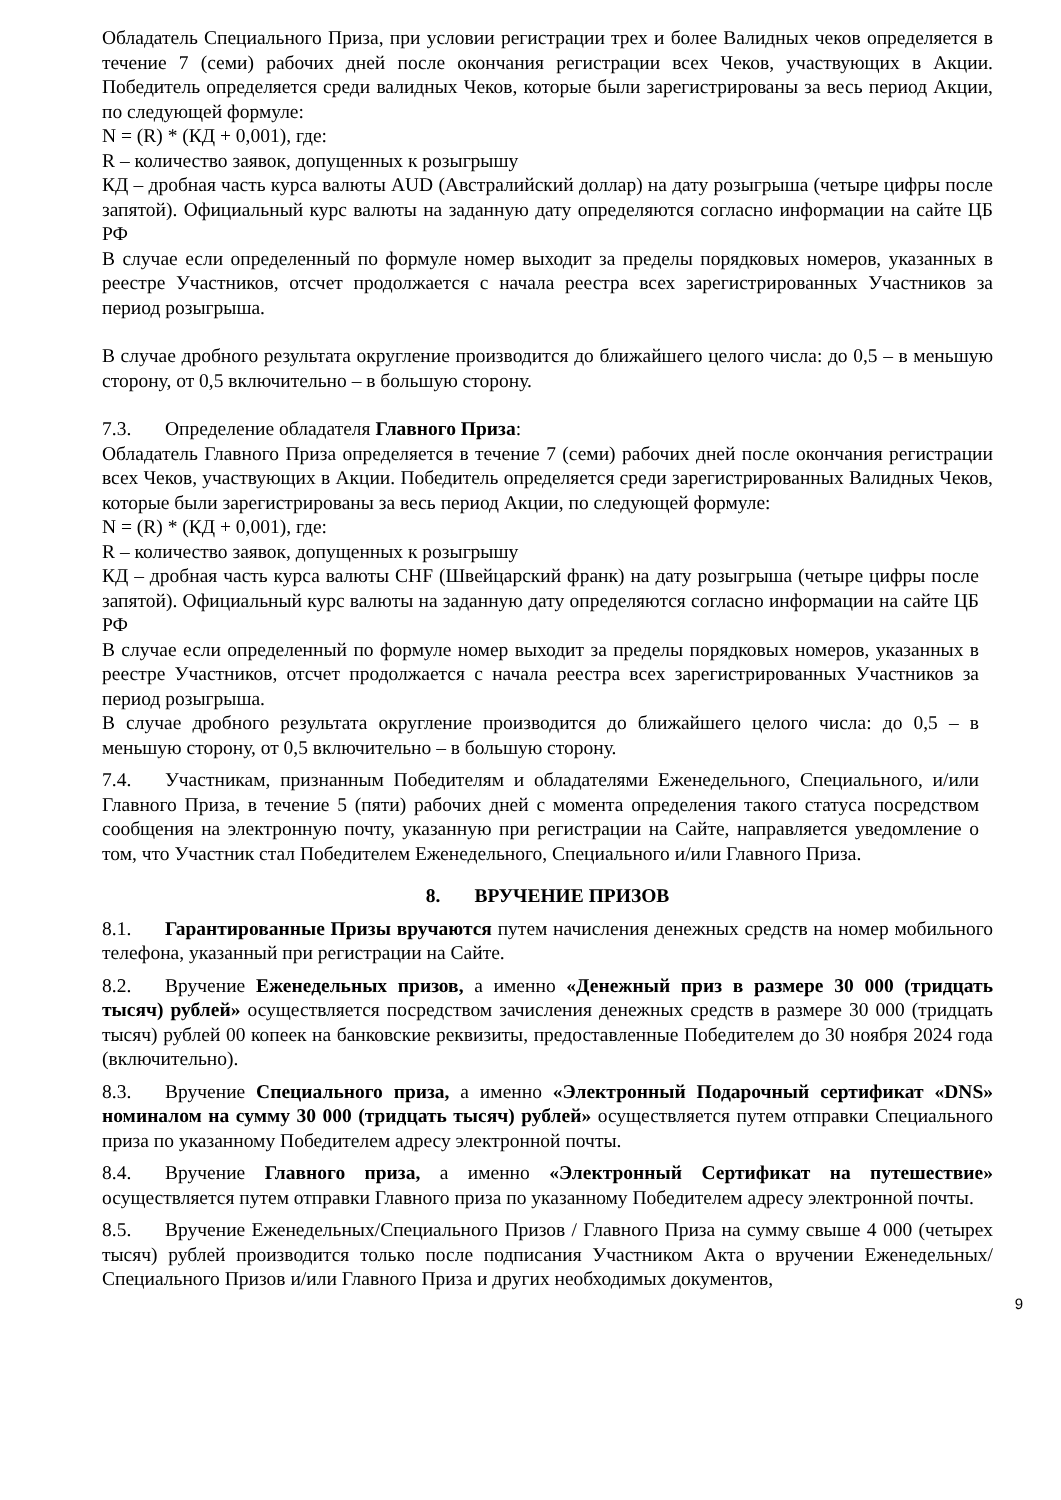Обладатель Специального Приза, при условии регистрации трех и более Валидных чеков определяется в течение 7 (семи) рабочих дней после окончания регистрации всех Чеков, участвующих в Акции. Победитель определяется среди валидных Чеков, которые были зарегистрированы за весь период Акции, по следующей формуле:
N = (R) * (КД + 0,001), где:
R – количество заявок, допущенных к розыгрышу
КД – дробная часть курса валюты AUD (Австралийский доллар) на дату розыгрыша (четыре цифры после запятой). Официальный курс валюты на заданную дату определяются согласно информации на сайте ЦБ РФ
В случае если определенный по формуле номер выходит за пределы порядковых номеров, указанных в реестре Участников, отсчет продолжается с начала реестра всех зарегистрированных Участников за период розыгрыша.
В случае дробного результата округление производится до ближайшего целого числа: до 0,5 – в меньшую сторону, от 0,5 включительно – в большую сторону.
7.3. Определение обладателя Главного Приза:
Обладатель Главного Приза определяется в течение 7 (семи) рабочих дней после окончания регистрации всех Чеков, участвующих в Акции. Победитель определяется среди зарегистрированных Валидных Чеков, которые были зарегистрированы за весь период Акции, по следующей формуле:
N = (R) * (КД + 0,001), где:
R – количество заявок, допущенных к розыгрышу
КД – дробная часть курса валюты CHF (Швейцарский франк) на дату розыгрыша (четыре цифры после запятой). Официальный курс валюты на заданную дату определяются согласно информации на сайте ЦБ РФ
В случае если определенный по формуле номер выходит за пределы порядковых номеров, указанных в реестре Участников, отсчет продолжается с начала реестра всех зарегистрированных Участников за период розыгрыша.
В случае дробного результата округление производится до ближайшего целого числа: до 0,5 – в меньшую сторону, от 0,5 включительно – в большую сторону.
7.4. Участникам, признанным Победителям и обладателями Еженедельного, Специального, и/или Главного Приза, в течение 5 (пяти) рабочих дней с момента определения такого статуса посредством сообщения на электронную почту, указанную при регистрации на Сайте, направляется уведомление о том, что Участник стал Победителем Еженедельного, Специального и/или Главного Приза.
8. ВРУЧЕНИЕ ПРИЗОВ
8.1. Гарантированные Призы вручаются путем начисления денежных средств на номер мобильного телефона, указанный при регистрации на Сайте.
8.2. Вручение Еженедельных призов, а именно «Денежный приз в размере 30 000 (тридцать тысяч) рублей» осуществляется посредством зачисления денежных средств в размере 30 000 (тридцать тысяч) рублей 00 копеек на банковские реквизиты, предоставленные Победителем до 30 ноября 2024 года (включительно).
8.3. Вручение Специального приза, а именно «Электронный Подарочный сертификат «DNS» номиналом на сумму 30 000 (тридцать тысяч) рублей» осуществляется путем отправки Специального приза по указанному Победителем адресу электронной почты.
8.4. Вручение Главного приза, а именно «Электронный Сертификат на путешествие» осуществляется путем отправки Главного приза по указанному Победителем адресу электронной почты.
8.5. Вручение Еженедельных/Специального Призов / Главного Приза на сумму свыше 4 000 (четырех тысяч) рублей производится только после подписания Участником Акта о вручении Еженедельных/Специального Призов и/или Главного Приза и других необходимых документов,
9